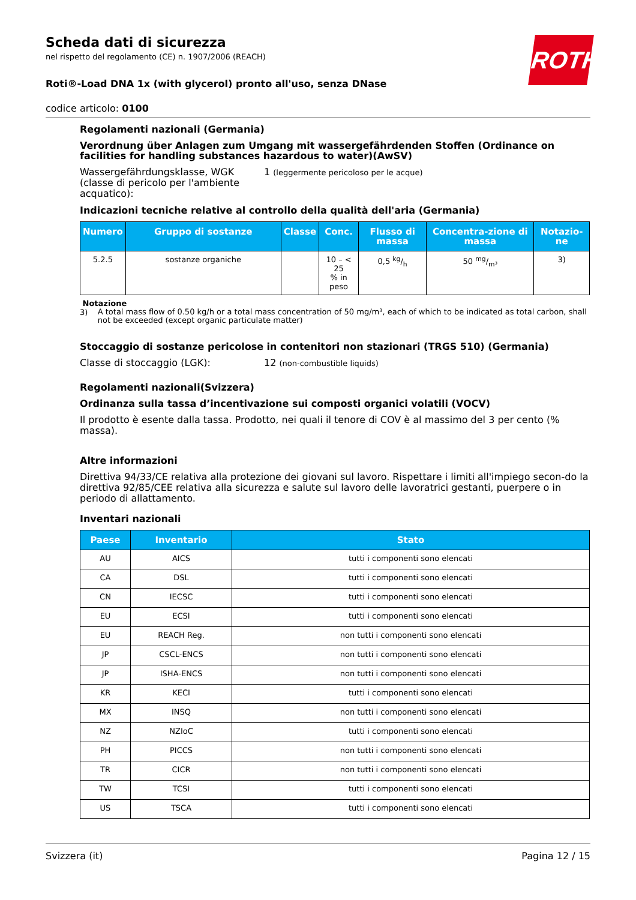ROTH
Scheda dati di sicurezza
nel rispetto del regolamento (CE) n. 1907/2006 (REACH)
Roti®-Load DNA 1x (with glycerol) pronto all'uso, senza DNase
codice articolo: 0100
Regolamenti nazionali (Germania)
Verordnung über Anlagen zum Umgang mit wassergefährdenden Stoffen (Ordinance on facilities for handling substances hazardous to water)(AwSV)
Wassergefährdungsklasse, WGK (classe di pericolo per l'ambiente acquatico):
1 (leggermente pericoloso per le acque)
Indicazioni tecniche relative al controllo della qualità dell'aria (Germania)
| Numero | Gruppo di sostanze | Classe | Conc. | Flusso di massa | Concentra-zione di massa | Notazio-ne |
| --- | --- | --- | --- | --- | --- | --- |
| 5.2.5 | sostanze organiche | | 10 – < 25 % in peso | 0,5 kg/h | 50 mg/m³ | 3) |
Notazione
3) A total mass flow of 0.50 kg/h or a total mass concentration of 50 mg/m³, each of which to be indicated as total carbon, shall not be exceeded (except organic particulate matter)
Stoccaggio di sostanze pericolose in contenitori non stazionari (TRGS 510) (Germania)
Classe di stoccaggio (LGK): 12 (non-combustible liquids)
Regolamenti nazionali(Svizzera)
Ordinanza sulla tassa d’incentivazione sui composti organici volatili (VOCV)
Il prodotto è esente dalla tassa. Prodotto, nei quali il tenore di COV è al massimo del 3 per cento (% massa).
Altre informazioni
Direttiva 94/33/CE relativa alla protezione dei giovani sul lavoro. Rispettare i limiti all'impiego secon-do la direttiva 92/85/CEE relativa alla sicurezza e salute sul lavoro delle lavoratrici gestanti, puerpere o in periodo di allattamento.
Inventari nazionali
| Paese | Inventario | Stato |
| --- | --- | --- |
| AU | AICS | tutti i componenti sono elencati |
| CA | DSL | tutti i componenti sono elencati |
| CN | IECSC | tutti i componenti sono elencati |
| EU | ECSI | tutti i componenti sono elencati |
| EU | REACH Reg. | non tutti i componenti sono elencati |
| JP | CSCL-ENCS | non tutti i componenti sono elencati |
| JP | ISHA-ENCS | non tutti i componenti sono elencati |
| KR | KECI | tutti i componenti sono elencati |
| MX | INSQ | non tutti i componenti sono elencati |
| NZ | NZIoC | tutti i componenti sono elencati |
| PH | PICCS | non tutti i componenti sono elencati |
| TR | CICR | non tutti i componenti sono elencati |
| TW | TCSI | tutti i componenti sono elencati |
| US | TSCA | tutti i componenti sono elencati |
Svizzera (it) Pagina 12 / 15